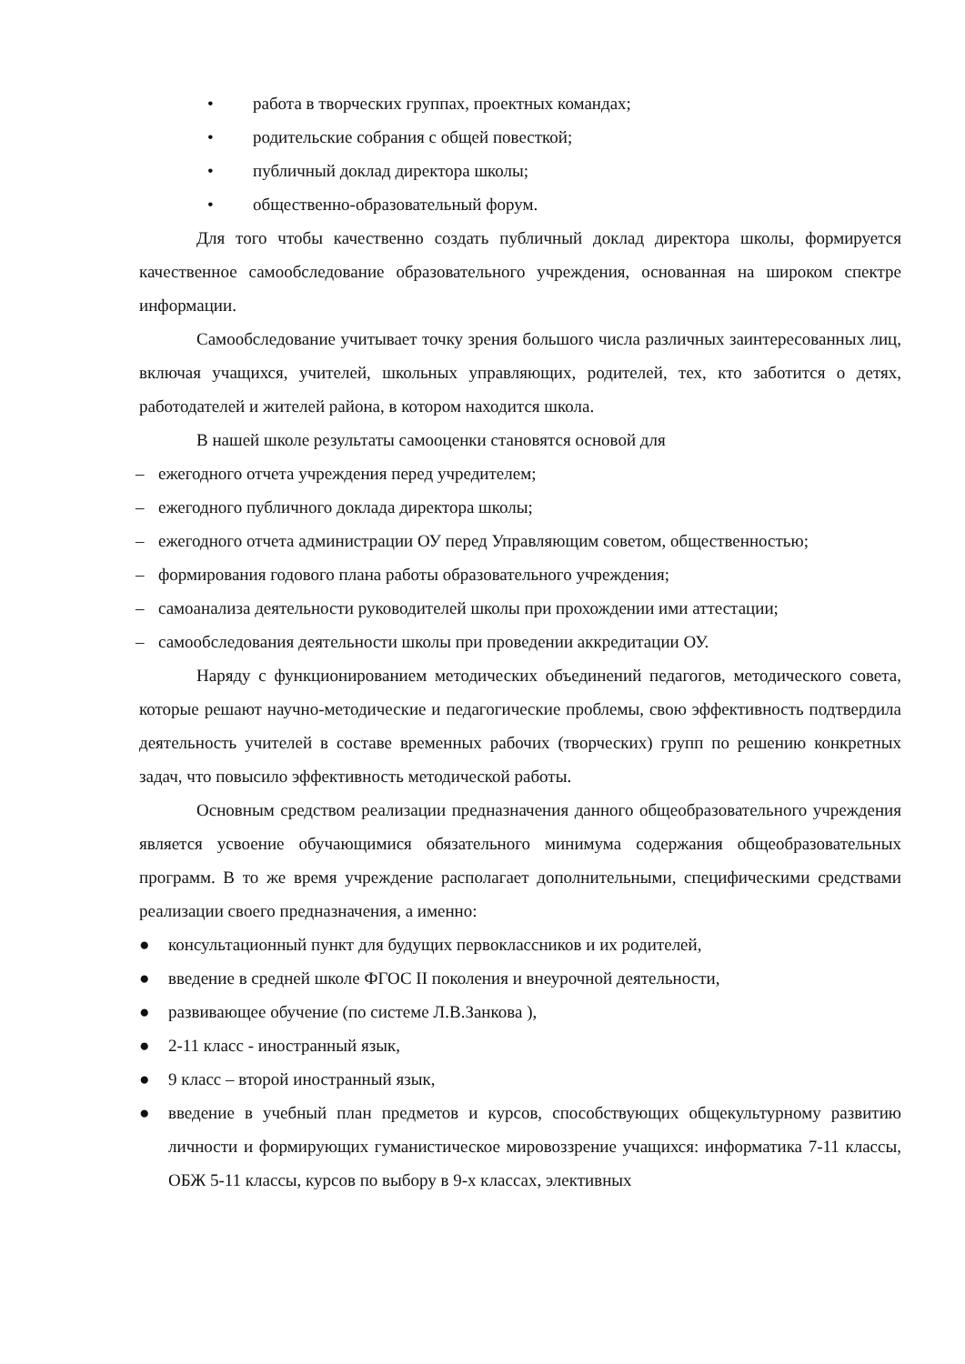• работа в творческих группах, проектных командах;
• родительские собрания с общей повесткой;
• публичный доклад директора школы;
• общественно-образовательный форум.
Для того чтобы качественно создать публичный доклад директора школы, формируется качественное самообследование образовательного учреждения, основанная на широком спектре информации.
Самообследование учитывает точку зрения большого числа различных заинтересованных лиц, включая учащихся, учителей, школьных управляющих, родителей, тех, кто заботится о детях, работодателей и жителей района, в котором находится школа.
В нашей школе результаты самооценки становятся основой для
– ежегодного отчета учреждения перед учредителем;
– ежегодного публичного доклада директора школы;
– ежегодного отчета администрации ОУ перед Управляющим советом, общественностью;
– формирования годового плана работы образовательного учреждения;
– самоанализа деятельности руководителей школы при прохождении ими аттестации;
– самообследования деятельности школы при проведении аккредитации ОУ.
Наряду с функционированием методических объединений педагогов, методического совета, которые решают научно-методические и педагогические проблемы, свою эффективность подтвердила деятельность учителей в составе временных рабочих (творческих) групп по решению конкретных задач, что повысило эффективность методической работы.
Основным средством реализации предназначения данного общеобразовательного учреждения является усвоение обучающимися обязательного минимума содержания общеобразовательных программ. В то же время учреждение располагает дополнительными, специфическими средствами реализации своего предназначения, а именно:
● консультационный пункт для будущих первоклассников и их родителей,
● введение в средней школе ФГОС II поколения и внеурочной деятельности,
● развивающее обучение (по системе Л.В.Занкова ),
● 2-11 класс - иностранный язык,
● 9 класс – второй иностранный язык,
● введение в учебный план предметов и курсов, способствующих общекультурному развитию личности и формирующих гуманистическое мировоззрение учащихся: информатика 7-11 классы, ОБЖ 5-11 классы, курсов по выбору в 9-х классах, элективных